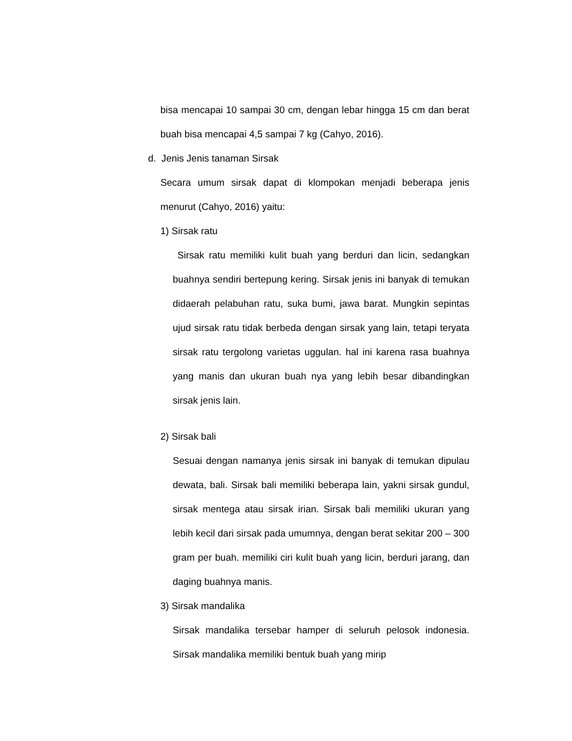bisa mencapai 10 sampai 30 cm, dengan lebar hingga 15 cm dan berat buah bisa mencapai 4,5 sampai 7 kg (Cahyo, 2016).
d. Jenis Jenis tanaman Sirsak
Secara umum sirsak dapat di klompokan menjadi beberapa jenis menurut (Cahyo, 2016) yaitu:
1) Sirsak ratu
Sirsak ratu memiliki kulit buah yang berduri dan licin, sedangkan buahnya sendiri bertepung kering. Sirsak jenis ini banyak di temukan didaerah pelabuhan ratu, suka bumi, jawa barat. Mungkin sepintas ujud sirsak ratu tidak berbeda dengan sirsak yang lain, tetapi teryata sirsak ratu tergolong varietas uggulan. hal ini karena rasa buahnya yang manis dan ukuran buah nya yang lebih besar dibandingkan sirsak jenis lain.
2) Sirsak bali
Sesuai dengan namanya jenis sirsak ini banyak di temukan dipulau dewata, bali. Sirsak bali memiliki beberapa lain, yakni sirsak gundul, sirsak mentega atau sirsak irian. Sirsak bali memiliki ukuran yang lebih kecil dari sirsak pada umumnya, dengan berat sekitar 200 – 300 gram per buah. memiliki ciri kulit buah yang licin, berduri jarang, dan daging buahnya manis.
3) Sirsak mandalika
Sirsak mandalika tersebar hamper di seluruh pelosok indonesia. Sirsak mandalika memiliki bentuk buah yang mirip